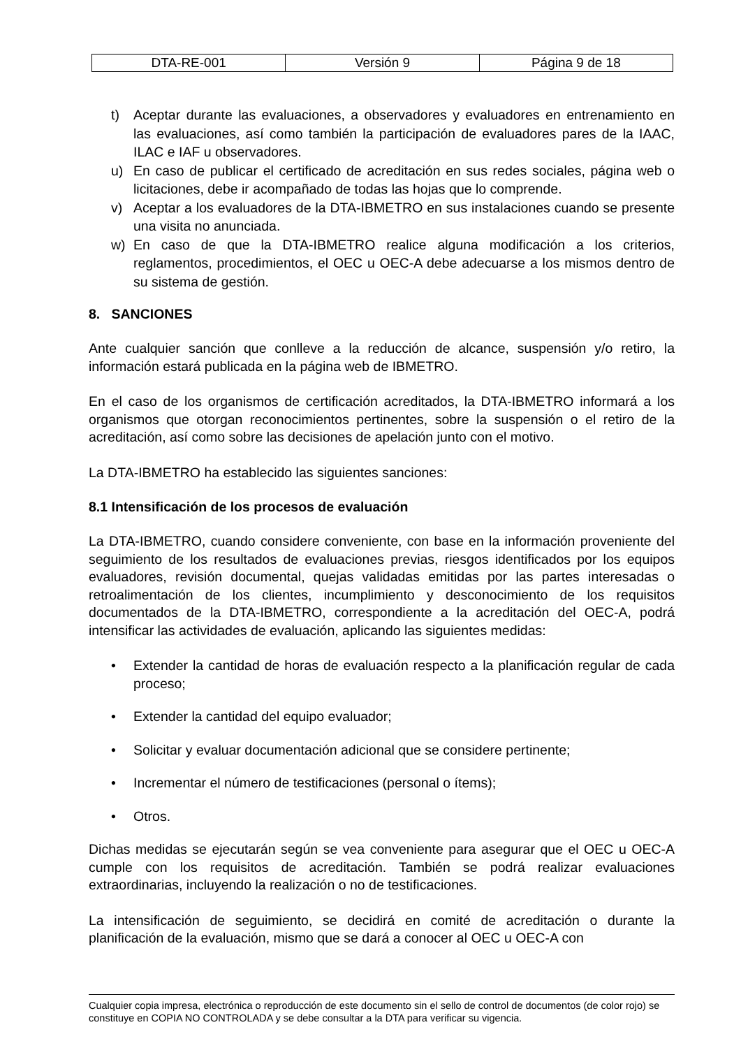| DTA-RE-001 | Versión 9 | Página 9 de 18 |
t) Aceptar durante las evaluaciones, a observadores y evaluadores en entrenamiento en las evaluaciones, así como también la participación de evaluadores pares de la IAAC, ILAC e IAF u observadores.
u) En caso de publicar el certificado de acreditación en sus redes sociales, página web o licitaciones, debe ir acompañado de todas las hojas que lo comprende.
v) Aceptar a los evaluadores de la DTA-IBMETRO en sus instalaciones cuando se presente una visita no anunciada.
w) En caso de que la DTA-IBMETRO realice alguna modificación a los criterios, reglamentos, procedimientos, el OEC u OEC-A debe adecuarse a los mismos dentro de su sistema de gestión.
8. SANCIONES
Ante cualquier sanción que conlleve a la reducción de alcance, suspensión y/o retiro, la información estará publicada en la página web de IBMETRO.
En el caso de los organismos de certificación acreditados, la DTA-IBMETRO informará a los organismos que otorgan reconocimientos pertinentes, sobre la suspensión o el retiro de la acreditación, así como sobre las decisiones de apelación junto con el motivo.
La DTA-IBMETRO ha establecido las siguientes sanciones:
8.1 Intensificación de los procesos de evaluación
La DTA-IBMETRO, cuando considere conveniente, con base en la información proveniente del seguimiento de los resultados de evaluaciones previas, riesgos identificados por los equipos evaluadores, revisión documental, quejas validadas emitidas por las partes interesadas o retroalimentación de los clientes, incumplimiento y desconocimiento de los requisitos documentados de la DTA-IBMETRO, correspondiente a la acreditación del OEC-A, podrá intensificar las actividades de evaluación, aplicando las siguientes medidas:
• Extender la cantidad de horas de evaluación respecto a la planificación regular de cada proceso;
• Extender la cantidad del equipo evaluador;
• Solicitar y evaluar documentación adicional que se considere pertinente;
• Incrementar el número de testificaciones (personal o ítems);
• Otros.
Dichas medidas se ejecutarán según se vea conveniente para asegurar que el OEC u OEC-A cumple con los requisitos de acreditación. También se podrá realizar evaluaciones extraordinarias, incluyendo la realización o no de testificaciones.
La intensificación de seguimiento, se decidirá en comité de acreditación o durante la planificación de la evaluación, mismo que se dará a conocer al OEC u OEC-A con
Cualquier copia impresa, electrónica o reproducción de este documento sin el sello de control de documentos (de color rojo) se constituye en COPIA NO CONTROLADA y se debe consultar a la DTA para verificar su vigencia.